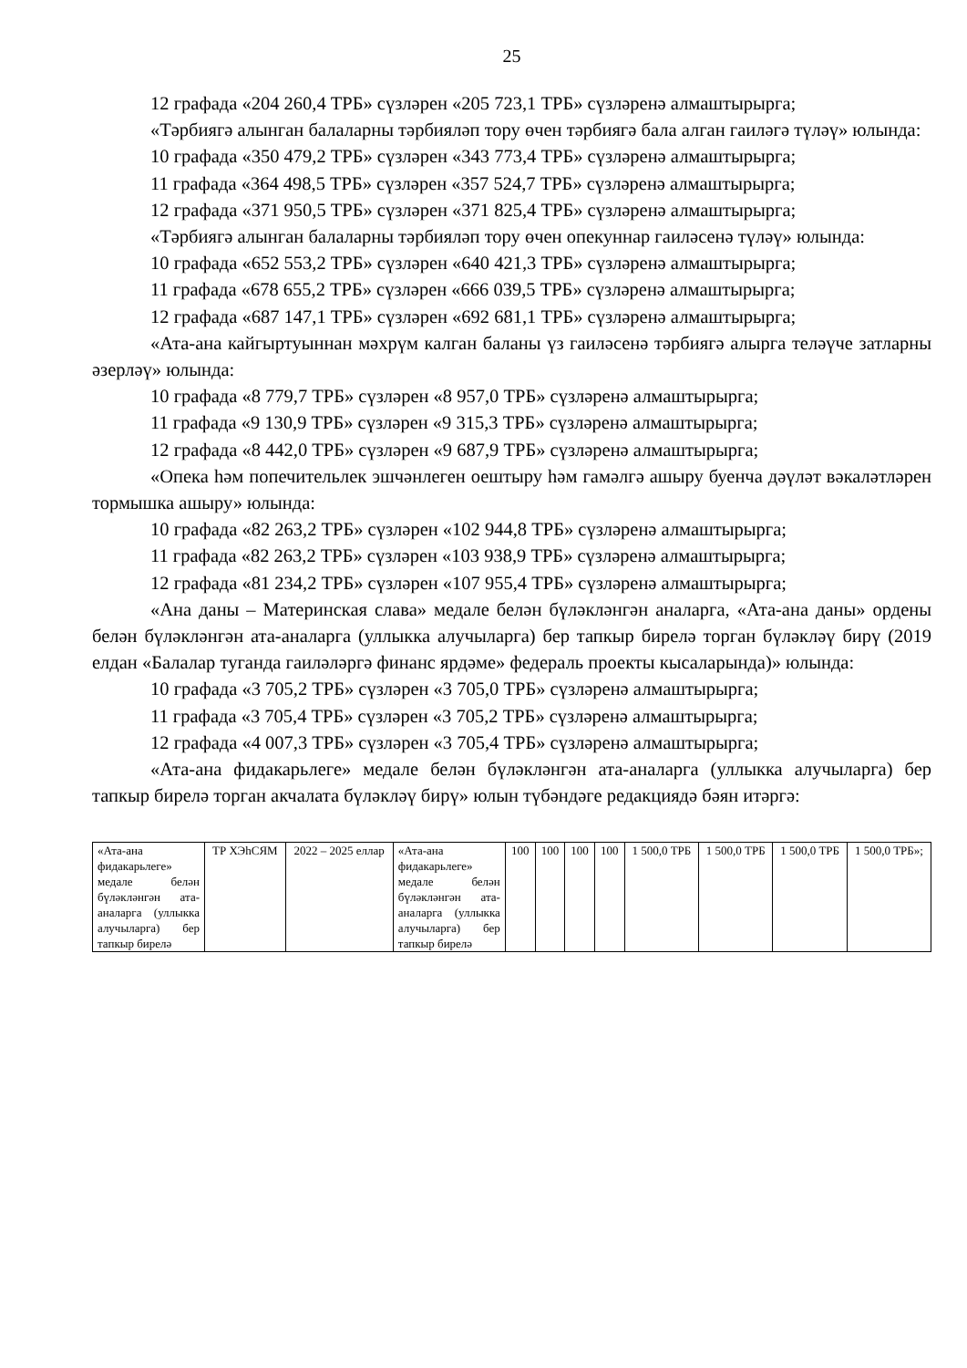25
12 графада «204 260,4 ТРБ» сүзләрен «205 723,1 ТРБ» сүзләренә алмаштырырга;
«Тәрбиягә алынган балаларны тәрбияләп тору өчен тәрбиягә бала алган гаиләгә түләү» юлында:
10 графада «350 479,2 ТРБ» сүзләрен «343 773,4 ТРБ» сүзләренә алмаштырырга;
11 графада «364 498,5 ТРБ» сүзләрен «357 524,7 ТРБ» сүзләренә алмаштырырга;
12 графада «371 950,5 ТРБ» сүзләрен «371 825,4 ТРБ» сүзләренә алмаштырырга;
«Тәрбиягә алынган балаларны тәрбияләп тору өчен опекуннар гаиләсенә түләү» юлында:
10 графада «652 553,2 ТРБ» сүзләрен «640 421,3 ТРБ» сүзләренә алмаштырырга;
11 графада «678 655,2 ТРБ» сүзләрен «666 039,5 ТРБ» сүзләренә алмаштырырга;
12 графада «687 147,1 ТРБ» сүзләрен «692 681,1 ТРБ» сүзләренә алмаштырырга;
«Ата-ана кайгыртуыннан мәхрүм калган баланы үз гаиләсенә тәрбиягә алырга теләүче затларны әзерләү» юлында:
10 графада «8 779,7 ТРБ» сүзләрен «8 957,0 ТРБ» сүзләренә алмаштырырга;
11 графада «9 130,9 ТРБ» сүзләрен «9 315,3 ТРБ» сүзләренә алмаштырырга;
12 графада «8 442,0 ТРБ» сүзләрен «9 687,9 ТРБ» сүзләренә алмаштырырга;
«Опека һәм попечительлек эшчәнлеген оештыру һәм гамәлгә ашыру буенча дәүләт вәкаләтләрен тормышка ашыру» юлында:
10 графада «82 263,2 ТРБ» сүзләрен «102 944,8 ТРБ» сүзләренә алмаштырырга;
11 графада «82 263,2 ТРБ» сүзләрен «103 938,9 ТРБ» сүзләренә алмаштырырга;
12 графада «81 234,2 ТРБ» сүзләрен «107 955,4 ТРБ» сүзләренә алмаштырырга;
«Ана даны – Материнская слава» медале белән бүләкләнгән аналарга, «Ата-ана даны» ордены белән бүләкләнгән ата-аналарга (уллыкка алучыларга) бер тапкыр бирелә торган бүләкләү бирү (2019 елдан «Балалар туганда гаиләләргә финанс ярдәме» федераль проекты кысаларында)» юлында:
10 графада «3 705,2 ТРБ» сүзләрен «3 705,0 ТРБ» сүзләренә алмаштырырга;
11 графада «3 705,4 ТРБ» сүзләрен «3 705,2 ТРБ» сүзләренә алмаштырырга;
12 графада «4 007,3 ТРБ» сүзләрен «3 705,4 ТРБ» сүзләренә алмаштырырга;
«Ата-ана фидакарьлеге» медале белән бүләкләнгән ата-аналарга (уллыкка алучыларга) бер тапкыр бирелә торган акчалата бүләкләү бирү» юлын түбәндәге редакциядә бәян итәргә:
| «Ата-ана фидакарьлеге» медале белән бүләкләнгән ата-аналарга (уллыкка алучыларга) бер тапкыр бирелә | ТР ХЭһСЯМ | 2022 – 2025 еллар | «Ата-ана фидакарьлеге» медале белән бүләкләнгән ата-аналарга (уллыкка алучыларга) бер тапкыр бирелә | 100 | 100 | 100 | 100 | 1 500,0 ТРБ | 1 500,0 ТРБ | 1 500,0 ТРБ | 1 500,0 ТРБ»; |